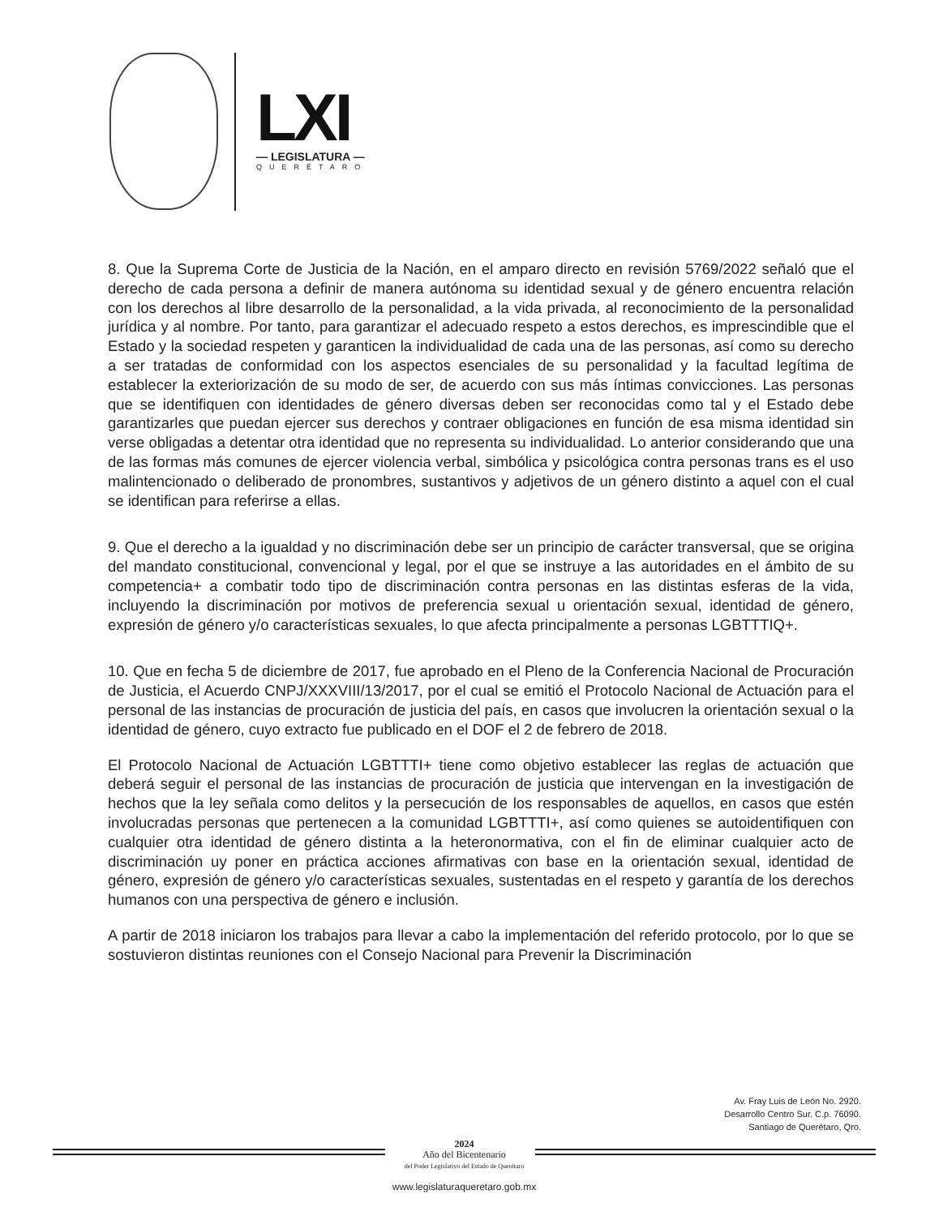LXI
— LEGISLATURA —
QUERÉTARO
8. Que la Suprema Corte de Justicia de la Nación, en el amparo directo en revisión 5769/2022 señaló que el derecho de cada persona a definir de manera autónoma su identidad sexual y de género encuentra relación con los derechos al libre desarrollo de la personalidad, a la vida privada, al reconocimiento de la personalidad jurídica y al nombre. Por tanto, para garantizar el adecuado respeto a estos derechos, es imprescindible que el Estado y la sociedad respeten y garanticen la individualidad de cada una de las personas, así como su derecho a ser tratadas de conformidad con los aspectos esenciales de su personalidad y la facultad legítima de establecer la exteriorización de su modo de ser, de acuerdo con sus más íntimas convicciones. Las personas que se identifiquen con identidades de género diversas deben ser reconocidas como tal y el Estado debe garantizarles que puedan ejercer sus derechos y contraer obligaciones en función de esa misma identidad sin verse obligadas a detentar otra identidad que no representa su individualidad. Lo anterior considerando que una de las formas más comunes de ejercer violencia verbal, simbólica y psicológica contra personas trans es el uso malintencionado o deliberado de pronombres, sustantivos y adjetivos de un género distinto a aquel con el cual se identifican para referirse a ellas.
9. Que el derecho a la igualdad y no discriminación debe ser un principio de carácter transversal, que se origina del mandato constitucional, convencional y legal, por el que se instruye a las autoridades en el ámbito de su competencia+ a combatir todo tipo de discriminación contra personas en las distintas esferas de la vida, incluyendo la discriminación por motivos de preferencia sexual u orientación sexual, identidad de género, expresión de género y/o características sexuales, lo que afecta principalmente a personas LGBTTTIQ+.
10. Que en fecha 5 de diciembre de 2017, fue aprobado en el Pleno de la Conferencia Nacional de Procuración de Justicia, el Acuerdo CNPJ/XXXVIII/13/2017, por el cual se emitió el Protocolo Nacional de Actuación para el personal de las instancias de procuración de justicia del país, en casos que involucren la orientación sexual o la identidad de género, cuyo extracto fue publicado en el DOF el 2 de febrero de 2018.
El Protocolo Nacional de Actuación LGBTTTI+ tiene como objetivo establecer las reglas de actuación que deberá seguir el personal de las instancias de procuración de justicia que intervengan en la investigación de hechos que la ley señala como delitos y la persecución de los responsables de aquellos, en casos que estén involucradas personas que pertenecen a la comunidad LGBTTTI+, así como quienes se autoidentifiquen con cualquier otra identidad de género distinta a la heteronormativa, con el fin de eliminar cualquier acto de discriminación uy poner en práctica acciones afirmativas con base en la orientación sexual, identidad de género, expresión de género y/o características sexuales, sustentadas en el respeto y garantía de los derechos humanos con una perspectiva de género e inclusión.
A partir de 2018 iniciaron los trabajos para llevar a cabo la implementación del referido protocolo, por lo que se sostuvieron distintas reuniones con el Consejo Nacional para Prevenir la Discriminación
Av. Fray Luis de León No. 2920.
Desarrollo Centro Sur. C.p. 76090.
Santiago de Querétaro, Qro.
2024
Año del Bicentenario
del Poder Legislativo del Estado de Querétaro
www.legislaturaqueretaro.gob.mx